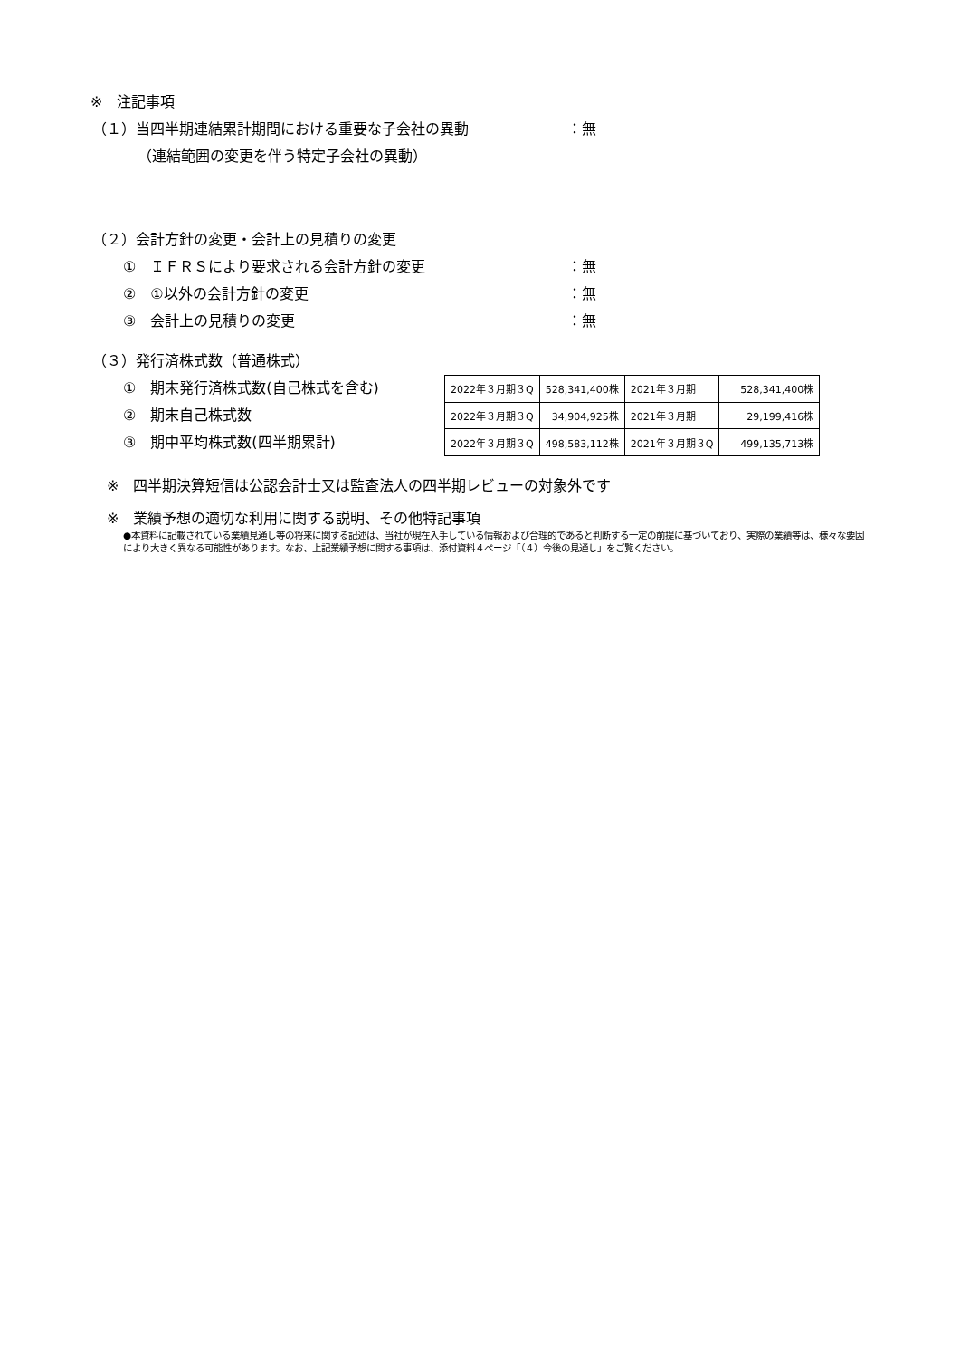※　注記事項
（１）当四半期連結累計期間における重要な子会社の異動 ：無
（連結範囲の変更を伴う特定子会社の異動）
（２）会計方針の変更・会計上の見積りの変更
①　ＩＦＲＳにより要求される会計方針の変更 ：無
②　①以外の会計方針の変更 ：無
③　会計上の見積りの変更 ：無
（３）発行済株式数（普通株式）
①　期末発行済株式数(自己株式を含む)
②　期末自己株式数
③　期中平均株式数(四半期累計)
| 2022年３月期３Q | 528,341,400株 | 2021年３月期 | 528,341,400株 |
| 2022年３月期３Q | 34,904,925株 | 2021年３月期 | 29,199,416株 |
| 2022年３月期３Q | 498,583,112株 | 2021年３月期３Q | 499,135,713株 |
※　四半期決算短信は公認会計士又は監査法人の四半期レビューの対象外です
※　業績予想の適切な利用に関する説明、その他特記事項
●本資料に記載されている業績見通し等の将来に関する記述は、当社が現在入手している情報および合理的であると判断する一定の前提に基づいており、実際の業績等は、様々な要因により大きく異なる可能性があります。なお、上記業績予想に関する事項は、添付資料４ページ「（４）今後の見通し」をご覧ください。